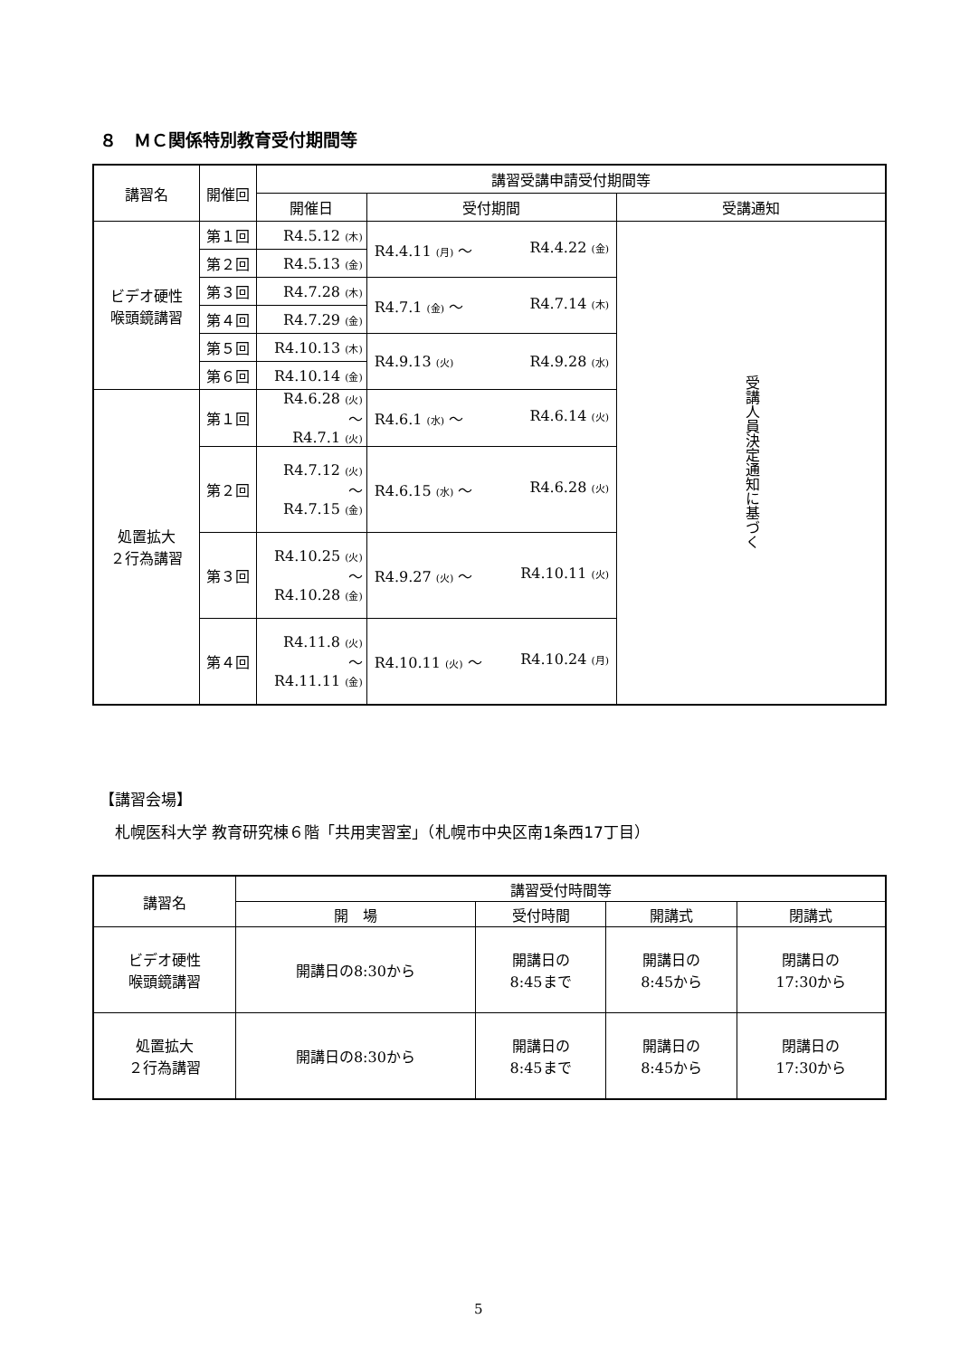８　ＭＣ関係特別教育受付期間等
| 講習名 | 開催回 | 講習受講申請受付期間等 | | |
| --- | --- | --- | --- | --- |
| | | 開催日 | 受付期間 | 受講通知 |
| ビデオ硬性 喉頭鏡講習 | 第１回 | R4.5.12 (木) | R4.4.11 (月) ～ R4.4.22 (金) | 受講人員決定通知に基づく |
| | 第２回 | R4.5.13 (金) | | |
| | 第３回 | R4.7.28 (木) | R4.7.1 (金) ～ R4.7.14 (木) | |
| | 第４回 | R4.7.29 (金) | | |
| | 第５回 | R4.10.13 (木) | R4.9.13 (火) R4.9.28 (水) | |
| | 第６回 | R4.10.14 (金) | | |
| 処置拡大 ２行為講習 | 第１回 | R4.6.28 (火) ～ R4.7.1 (火) | R4.6.1 (水) ～ R4.6.14 (火) | |
| | 第２回 | R4.7.12 (火) ～ R4.7.15 (金) | R4.6.15 (水) ～ R4.6.28 (火) | |
| | 第３回 | R4.10.25 (火) ～ R4.10.28 (金) | R4.9.27 (火) ～ R4.10.11 (火) | |
| | 第４回 | R4.11.8 (火) ～ R4.11.11 (金) | R4.10.11 (火) ～ R4.10.24 (月) | |
【講習会場】
　札幌医科大学 教育研究棟６階「共用実習室」（札幌市中央区南1条西17丁目）
| 講習名 | 講習受付時間等 | | | |
| --- | --- | --- | --- | --- |
| | 開 場 | 受付時間 | 開講式 | 閉講式 |
| ビデオ硬性 喉頭鏡講習 | 開講日の8:30から | 開講日の 8:45まで | 開講日の 8:45から | 閉講日の 17:30から |
| 処置拡大 ２行為講習 | 開講日の8:30から | 開講日の 8:45まで | 開講日の 8:45から | 閉講日の 17:30から |
5